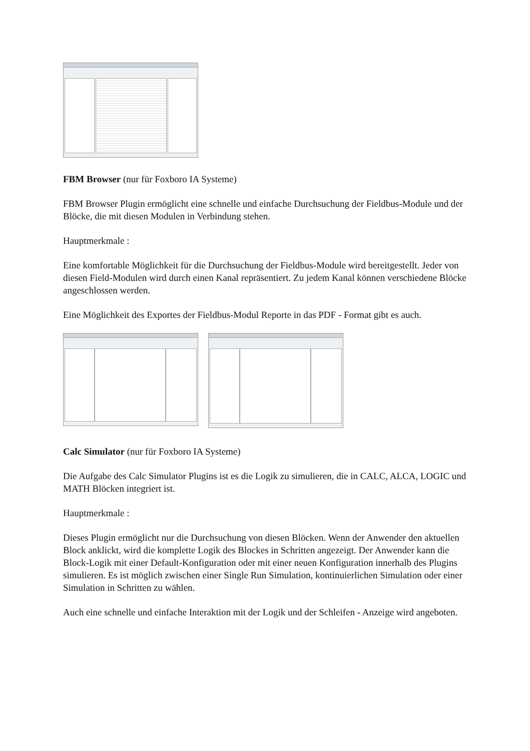FBM Browser (nur für Foxboro IA Systeme)
FBM Browser Plugin ermöglicht eine schnelle und einfache Durchsuchung der Fieldbus-Module und der Blöcke, die mit diesen Modulen in Verbindung stehen.
Hauptmerkmale :
Eine komfortable Möglichkeit für die Durchsuchung der Fieldbus-Module wird bereitgestellt. Jeder von diesen Field-Modulen wird durch einen Kanal repräsentiert. Zu jedem Kanal können verschiedene Blöcke angeschlossen werden.
Eine Möglichkeit des Exportes der Fieldbus-Modul Reporte in das PDF - Format gibt es auch.
Calc Simulator (nur für Foxboro IA Systeme)
Die Aufgabe des Calc Simulator Plugins ist es die Logik zu simulieren, die in CALC, ALCA, LOGIC und MATH Blöcken integriert ist.
Hauptmerkmale :
Dieses Plugin ermöglicht nur die Durchsuchung von diesen Blöcken. Wenn der Anwender den aktuellen Block anklickt, wird die komplette Logik des Blockes in Schritten angezeigt. Der Anwender kann die Block-Logik mit einer Default-Konfiguration oder mit einer neuen Konfiguration innerhalb des Plugins simulieren. Es ist möglich zwischen einer Single Run Simulation, kontinuierlichen Simulation oder einer Simulation in Schritten zu wählen.
Auch eine schnelle und einfache Interaktion mit der Logik und der Schleifen - Anzeige wird angeboten.